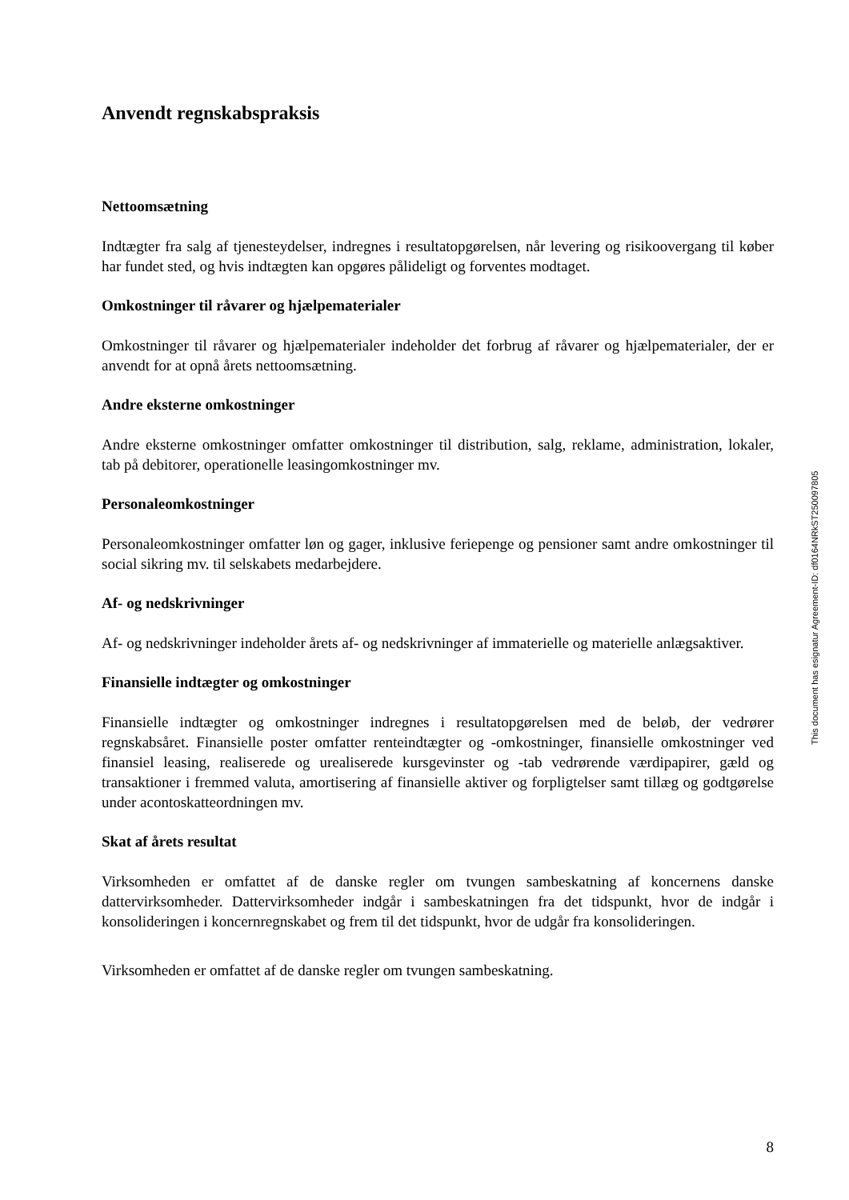Anvendt regnskabspraksis
Nettoomsætning
Indtægter fra salg af tjenesteydelser, indregnes i resultatopgørelsen, når levering og risikoovergang til køber har fundet sted, og hvis indtægten kan opgøres pålideligt og forventes modtaget.
Omkostninger til råvarer og hjælpematerialer
Omkostninger til råvarer og hjælpematerialer indeholder det forbrug af råvarer og hjælpematerialer, der er anvendt for at opnå årets nettoomsætning.
Andre eksterne omkostninger
Andre eksterne omkostninger omfatter omkostninger til distribution, salg, reklame, administration, lokaler, tab på debitorer, operationelle leasingomkostninger mv.
Personaleomkostninger
Personaleomkostninger omfatter løn og gager, inklusive feriepenge og pensioner samt andre omkostninger til social sikring mv. til selskabets medarbejdere.
Af- og nedskrivninger
Af- og nedskrivninger indeholder årets af- og nedskrivninger af immaterielle og materielle anlægsaktiver.
Finansielle indtægter og omkostninger
Finansielle indtægter og omkostninger indregnes i resultatopgørelsen med de beløb, der vedrører regnskabsåret. Finansielle poster omfatter renteindtægter og -omkostninger, finansielle omkostninger ved finansiel leasing, realiserede og urealiserede kursgevinster og -tab vedrørende værdipapirer, gæld og transaktioner i fremmed valuta, amortisering af finansielle aktiver og forpligtelser samt tillæg og godtgørelse under acontoskatteordningen mv.
Skat af årets resultat
Virksomheden er omfattet af de danske regler om tvungen sambeskatning af koncernens danske dattervirksomheder. Dattervirksomheder indgår i sambeskatningen fra det tidspunkt, hvor de indgår i konsolideringen i koncernregnskabet og frem til det tidspunkt, hvor de udgår fra konsolideringen.
Virksomheden er omfattet af de danske regler om tvungen sambeskatning.
This document has esignatur Agreement-ID: df0164NRkST250097805
8